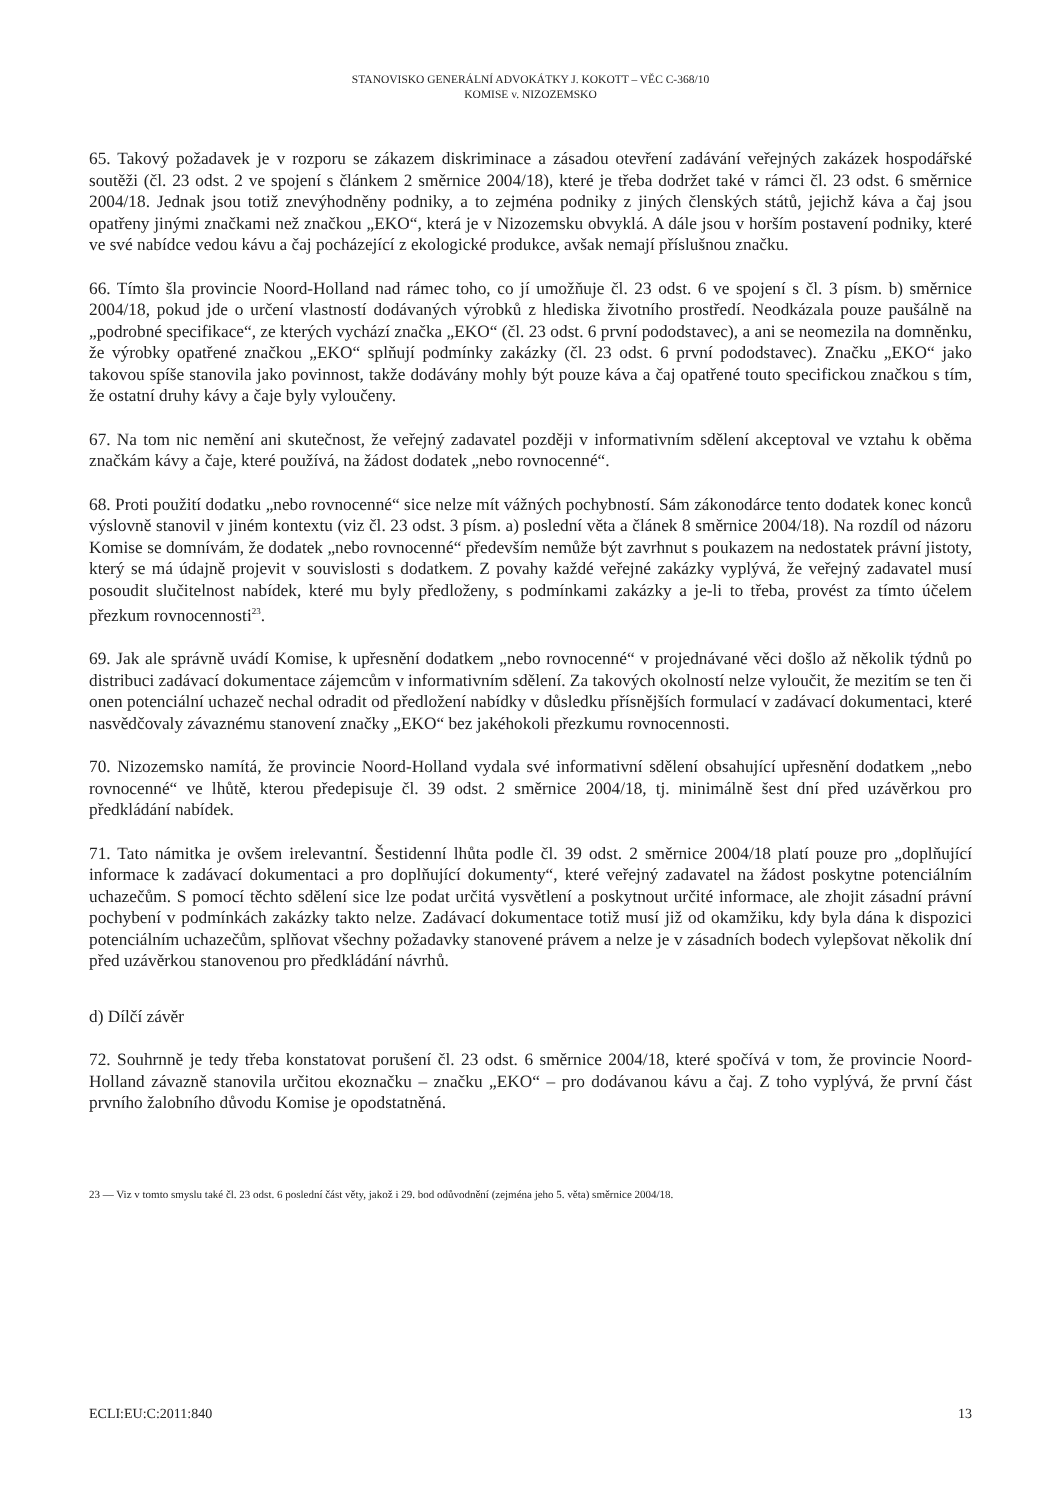STANOVISKO GENERÁLNÍ ADVOKÁTKY J. KOKOTT – VĚC C-368/10
KOMISE v. NIZOZEMSKO
65. Takový požadavek je v rozporu se zákazem diskriminace a zásadou otevření zadávání veřejných zakázek hospodářské soutěži (čl. 23 odst. 2 ve spojení s článkem 2 směrnice 2004/18), které je třeba dodržet také v rámci čl. 23 odst. 6 směrnice 2004/18. Jednak jsou totiž znevýhodněny podniky, a to zejména podniky z jiných členských států, jejichž káva a čaj jsou opatřeny jinými značkami než značkou „EKO“, která je v Nizozemsku obvyklá. A dále jsou v horším postavení podniky, které ve své nabídce vedou kávu a čaj pocházející z ekologické produkce, avšak nemají příslušnou značku.
66. Tímto šla provincie Noord-Holland nad rámec toho, co jí umožňuje čl. 23 odst. 6 ve spojení s čl. 3 písm. b) směrnice 2004/18, pokud jde o určení vlastností dodávaných výrobků z hlediska životního prostředí. Neodkázala pouze paušálně na „podrobné specifikace“, ze kterých vychází značka „EKO“ (čl. 23 odst. 6 první pododstavec), a ani se neomezila na domněnku, že výrobky opatřené značkou „EKO“ splňují podmínky zakázky (čl. 23 odst. 6 první pododstavec). Značku „EKO“ jako takovou spíše stanovila jako povinnost, takže dodávány mohly být pouze káva a čaj opatřené touto specifickou značkou s tím, že ostatní druhy kávy a čaje byly vyloučeny.
67. Na tom nic nemění ani skutečnost, že veřejný zadavatel později v informativním sdělení akceptoval ve vztahu k oběma značkám kávy a čaje, které používá, na žádost dodatek „nebo rovnocenné“.
68. Proti použití dodatku „nebo rovnocenné“ sice nelze mít vážných pochybností. Sám zákonodárce tento dodatek konec konců výslovně stanovil v jiném kontextu (viz čl. 23 odst. 3 písm. a) poslední věta a článek 8 směrnice 2004/18). Na rozdíl od názoru Komise se domnívám, že dodatek „nebo rovnocenné“ především nemůže být zavrhnut s poukazem na nedostatek právní jistoty, který se má údajně projevit v souvislosti s dodatkem. Z povahy každé veřejné zakázky vyplývá, že veřejný zadavatel musí posoudit slučitelnost nabídek, které mu byly předloženy, s podmínkami zakázky a je-li to třeba, provést za tímto účelem přezkum rovnocennosti<sup>23</sup>.
69. Jak ale správně uvádí Komise, k upřesnění dodatkem „nebo rovnocenné“ v projednávané věci došlo až několik týdnů po distribuci zadávací dokumentace zájemcům v informativním sdělení. Za takových okolností nelze vyloučit, že mezitím se ten či onen potenciální uchazeč nechal odradit od předložení nabídky v důsledku přísnějších formulací v zadávací dokumentaci, které nasvědčovaly závaznému stanovení značky „EKO“ bez jakéhokoli přezkumu rovnocennosti.
70. Nizozemsko namítá, že provincie Noord-Holland vydala své informativní sdělení obsahující upřesnění dodatkem „nebo rovnocenné“ ve lhůtě, kterou předepisuje čl. 39 odst. 2 směrnice 2004/18, tj. minimálně šest dní před uzávěrkou pro předkládání nabídek.
71. Tato námitka je ovšem irelevantní. Šestidenní lhůta podle čl. 39 odst. 2 směrnice 2004/18 platí pouze pro „doplňující informace k zadávací dokumentaci a pro doplňující dokumenty“, které veřejný zadavatel na žádost poskytne potenciálním uchazečům. S pomocí těchto sdělení sice lze podat určitá vysvětlení a poskytnout určité informace, ale zhojit zásadní právní pochybení v podmínkách zakázky takto nelze. Zadávací dokumentace totiž musí již od okamžiku, kdy byla dána k dispozici potenciálním uchazečům, splňovat všechny požadavky stanovené právem a nelze je v zásadních bodech vylepšovat několik dní před uzávěrkou stanovenou pro předkládání návrhů.
d) Dílčí závěr
72. Souhrnně je tedy třeba konstatovat porušení čl. 23 odst. 6 směrnice 2004/18, které spočívá v tom, že provincie Noord-Holland závazně stanovila určitou ekoznačku – značku „EKO“ – pro dodávanou kávu a čaj. Z toho vyplývá, že první část prvního žalobního důvodu Komise je opodstatněná.
23 — Viz v tomto smyslu také čl. 23 odst. 6 poslední část věty, jakož i 29. bod odůvodnění (zejména jeho 5. věta) směrnice 2004/18.
ECLI:EU:C:2011:840 13